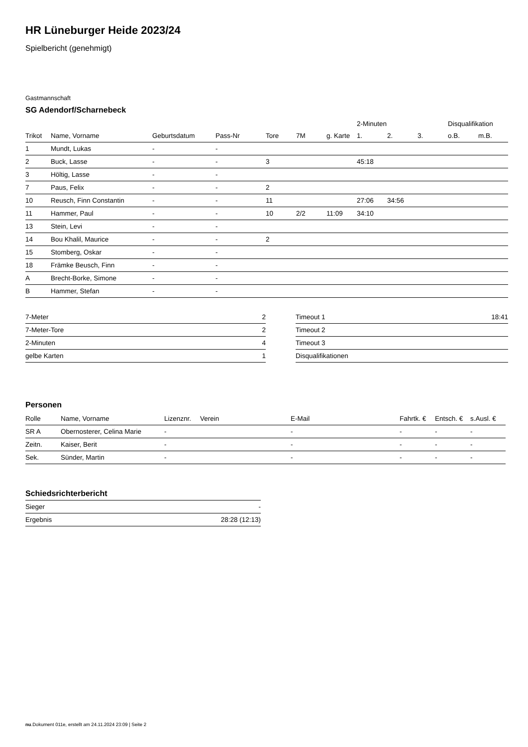HR Lüneburger Heide 2023/24
Spielbericht (genehmigt)
Gastmannschaft
SG Adendorf/Scharnebeck
| | | | | | | | 2-Minuten | | | Disqualifikation | |
| --- | --- | --- | --- | --- | --- | --- | --- | --- | --- | --- | --- |
| Trikot | Name, Vorname | Geburtsdatum | Pass-Nr | Tore | 7M | g. Karte | 1. | 2. | 3. | o.B. | m.B. |
| 1 | Mundt, Lukas | - | - | | | | | | | | |
| 2 | Buck, Lasse | - | - | 3 | | | 45:18 | | | | |
| 3 | Höltig, Lasse | - | - | | | | | | | | |
| 7 | Paus, Felix | - | - | 2 | | | | | | | |
| 10 | Reusch, Finn Constantin | - | - | 11 | | | 27:06 | 34:56 | | | |
| 11 | Hammer, Paul | - | - | 10 | 2/2 | 11:09 | 34:10 | | | | |
| 13 | Stein, Levi | - | - | | | | | | | | |
| 14 | Bou Khalil, Maurice | - | - | 2 | | | | | | | |
| 15 | Stomberg, Oskar | - | - | | | | | | | | |
| 18 | Främke Beusch, Finn | - | - | | | | | | | | |
| A | Brecht-Borke, Simone | - | - | | | | | | | | |
| B | Hammer, Stefan | - | - | | | | | | | | |
| 7-Meter | 2 |
| 7-Meter-Tore | 2 |
| 2-Minuten | 4 |
| gelbe Karten | 1 |
| Timeout 1 | 18:41 |
| Timeout 2 | |
| Timeout 3 | |
| Disqualifikationen | |
Personen
| Rolle | Name, Vorname | Lizenznr. | Verein | E-Mail | Fahrtk. € | Entsch. € | s.Ausl. € |
| --- | --- | --- | --- | --- | --- | --- | --- |
| SR A | Obernosterer, Celina Marie | - | | - | - | - | - |
| Zeitn. | Kaiser, Berit | - | | - | - | - | - |
| Sek. | Sünder, Martin | - | | - | - | - | - |
Schiedsrichterbericht
| Sieger | - |
| Ergebnis | 28:28 (12:13) |
nu.Dokument 011e, erstellt am 24.11.2024 23:09 | Seite 2